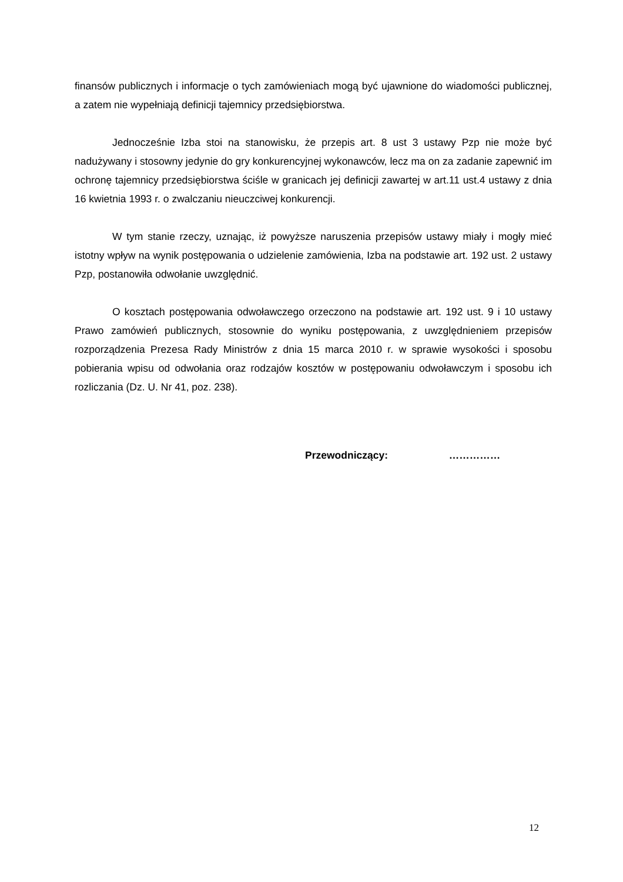finansów publicznych i informacje o tych zamówieniach mogą być ujawnione do wiadomości publicznej, a zatem nie wypełniają definicji tajemnicy przedsiębiorstwa.
Jednocześnie Izba stoi na stanowisku, że przepis art. 8 ust 3 ustawy Pzp nie może być nadużywany i stosowny jedynie do gry konkurencyjnej wykonawców, lecz ma on za zadanie zapewnić im ochronę tajemnicy przedsiębiorstwa ściśle w granicach jej definicji zawartej w art.11 ust.4 ustawy z dnia 16 kwietnia 1993 r. o zwalczaniu nieuczciwej konkurencji.
W tym stanie rzeczy, uznając, iż powyższe naruszenia przepisów ustawy miały i mogły mieć istotny wpływ na wynik postępowania o udzielenie zamówienia, Izba na podstawie art. 192 ust. 2 ustawy Pzp, postanowiła odwołanie uwzględnić.
O kosztach postępowania odwoławczego orzeczono na podstawie art. 192 ust. 9 i 10 ustawy Prawo zamówień publicznych, stosownie do wyniku postępowania, z uwzględnieniem przepisów rozporządzenia Prezesa Rady Ministrów z dnia 15 marca 2010 r. w sprawie wysokości i sposobu pobierania wpisu od odwołania oraz rodzajów kosztów w postępowaniu odwoławczym i sposobu ich rozliczania (Dz. U. Nr 41, poz. 238).
Przewodniczący: ……………
12